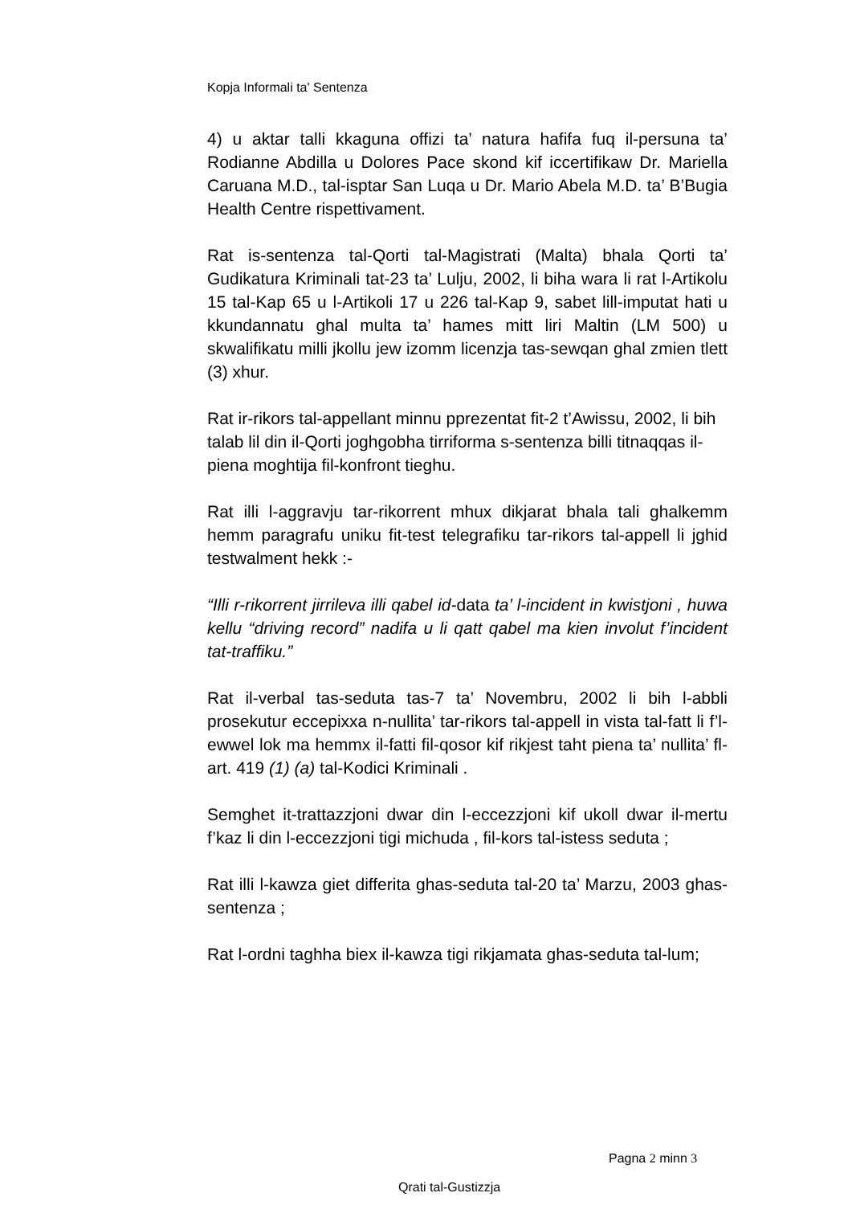Kopja Informali ta' Sentenza
4) u aktar talli kkaguna offizi ta’ natura hafifa fuq il-persuna ta’ Rodianne Abdilla u Dolores Pace skond kif iccertifikaw Dr. Mariella Caruana M.D., tal-isptar San Luqa u Dr. Mario Abela M.D. ta’ B’Bugia Health Centre rispettivament.
Rat is-sentenza tal-Qorti tal-Magistrati (Malta) bhala Qorti ta’ Gudikatura Kriminali tat-23 ta’ Lulju, 2002, li biha wara li rat l-Artikolu 15 tal-Kap 65 u l-Artikoli 17 u 226 tal-Kap 9, sabet lill-imputat hati u kkundannatu ghal multa ta’ hames mitt liri Maltin (LM 500) u skwalifikatu milli jkollu jew izomm licenzja tas-sewqan ghal zmien tlett (3) xhur.
Rat ir-rikors tal-appellant minnu pprezentat fit-2 t’Awissu, 2002, li bih talab lil din il-Qorti joghgobha tirriforma s-sentenza billi titnaqqas il-piena moghtija fil-konfront tieghu.
Rat illi l-aggravju tar-rikorrent mhux dikjarat bhala tali ghalkemm hemm paragrafu uniku fit-test telegrafiku tar-rikors tal-appell li jghid testwalment hekk :-
“Illi r-rikorrent jirrileva illi qabel id-data ta’ l-incident in kwistjoni , huwa kellu “driving record” nadifa u li qatt qabel ma kien involut f’incident tat-traffiku.”
Rat il-verbal tas-seduta tas-7 ta’ Novembru, 2002 li bih l-abbli prosekutur eccepixxa n-nullita’ tar-rikors tal-appell in vista tal-fatt li f’l-ewwel lok ma hemmx il-fatti fil-qosor kif rikjest taht piena ta’ nullita’ fl-art. 419 (1) (a) tal-Kodici Kriminali .
Semghet it-trattazzjoni dwar din l-eccezzjoni kif ukoll dwar il-mertu f’kaz li din l-eccezzjoni tigi michuda , fil-kors tal-istess seduta ;
Rat illi l-kawza giet differita ghas-seduta tal-20 ta’ Marzu, 2003 ghas-sentenza ;
Rat l-ordni taghha biex il-kawza tigi rikjamata ghas-seduta tal-lum;
Pagna 2 minn 3
Qrati tal-Gustizzja